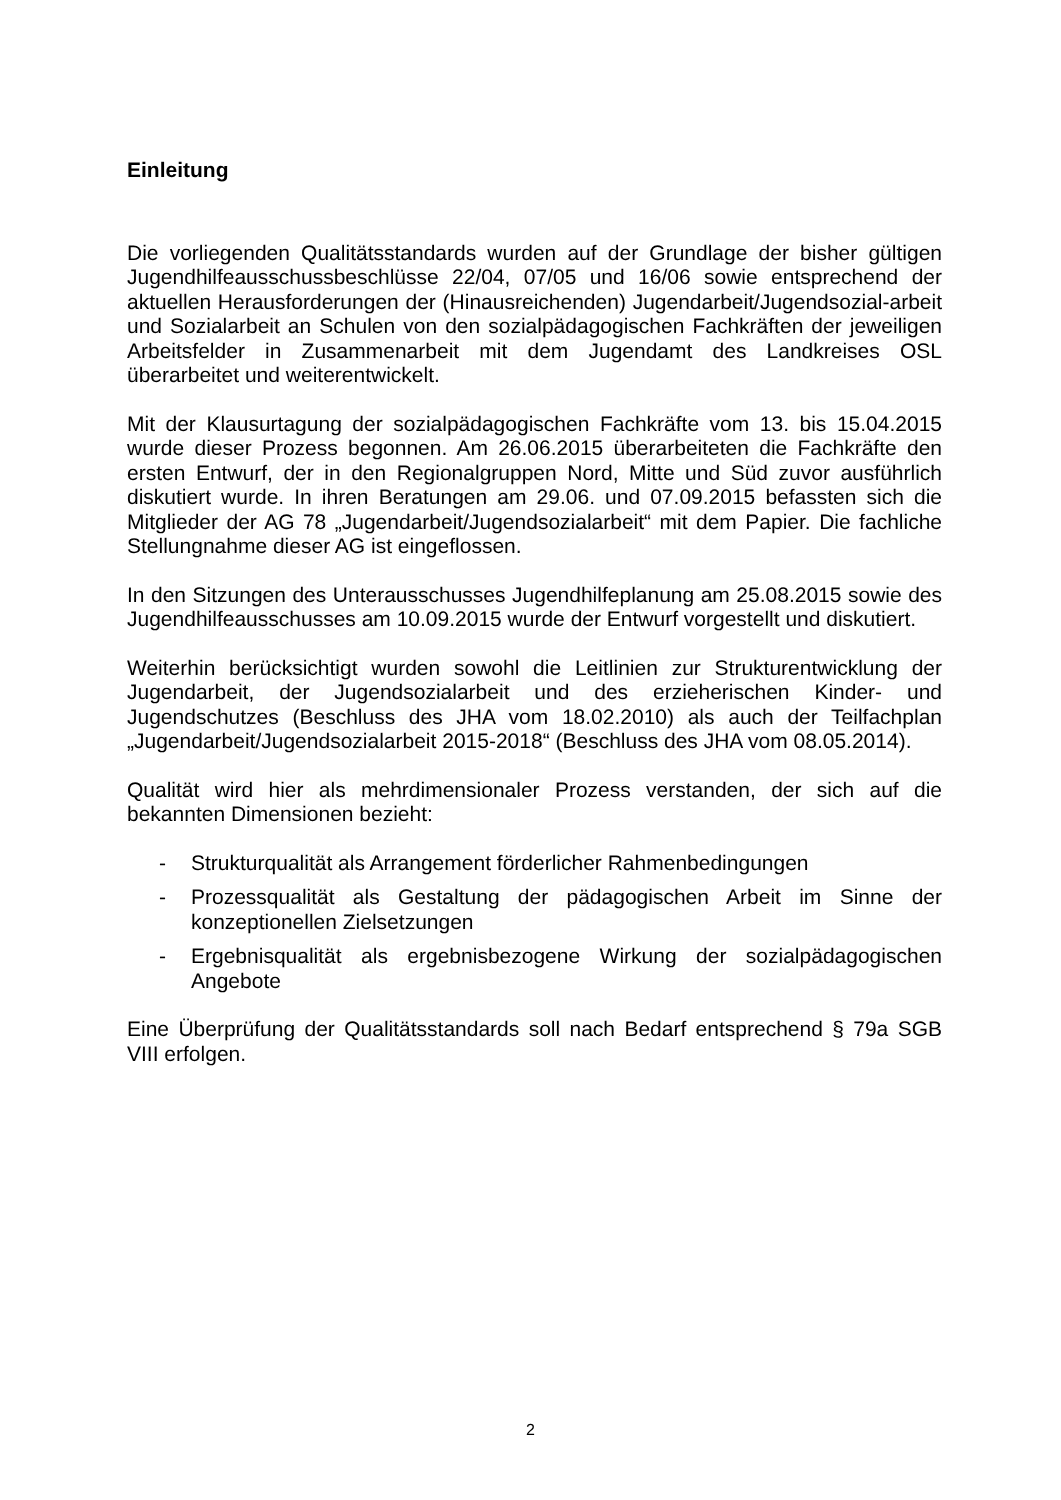Einleitung
Die vorliegenden Qualitätsstandards wurden auf der Grundlage der bisher gültigen Jugendhilfeausschussbeschlüsse 22/04, 07/05 und 16/06 sowie entsprechend der aktuellen Herausforderungen der (Hinausreichenden) Jugendarbeit/Jugendsozial-arbeit und Sozialarbeit an Schulen von den sozialpädagogischen Fachkräften der jeweiligen Arbeitsfelder in Zusammenarbeit mit dem Jugendamt des Landkreises OSL überarbeitet und weiterentwickelt.
Mit der Klausurtagung der sozialpädagogischen Fachkräfte vom 13. bis 15.04.2015 wurde dieser Prozess begonnen. Am 26.06.2015 überarbeiteten die Fachkräfte den ersten Entwurf, der in den Regionalgruppen Nord, Mitte und Süd zuvor ausführlich diskutiert wurde. In ihren Beratungen am 29.06. und 07.09.2015 befassten sich die Mitglieder der AG 78 „Jugendarbeit/Jugendsozialarbeit“ mit dem Papier. Die fachliche Stellungnahme dieser AG ist eingeflossen.
In den Sitzungen des Unterausschusses Jugendhilfeplanung am 25.08.2015 sowie des Jugendhilfeausschusses am 10.09.2015 wurde der Entwurf vorgestellt und diskutiert.
Weiterhin berücksichtigt wurden sowohl die Leitlinien zur Strukturentwicklung der Jugendarbeit, der Jugendsozialarbeit und des erzieherischen Kinder- und Jugendschutzes (Beschluss des JHA vom 18.02.2010) als auch der Teilfachplan „Jugendarbeit/Jugendsozialarbeit 2015-2018“ (Beschluss des JHA vom 08.05.2014).
Qualität wird hier als mehrdimensionaler Prozess verstanden, der sich auf die bekannten Dimensionen bezieht:
- Strukturqualität als Arrangement förderlicher Rahmenbedingungen
- Prozessqualität als Gestaltung der pädagogischen Arbeit im Sinne der konzeptionellen Zielsetzungen
- Ergebnisqualität als ergebnisbezogene Wirkung der sozialpädagogischen Angebote
Eine Überprüfung der Qualitätsstandards soll nach Bedarf entsprechend § 79a SGB VIII erfolgen.
2